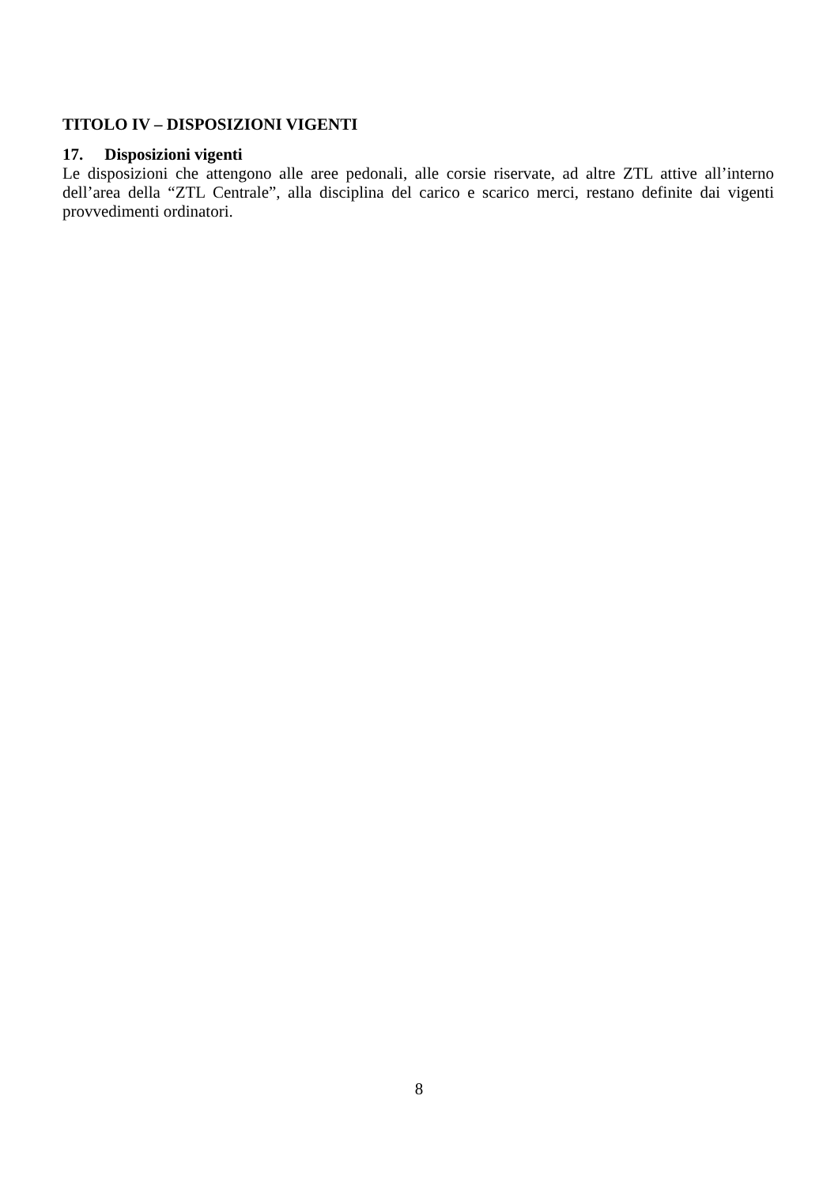TITOLO IV – DISPOSIZIONI VIGENTI
17. Disposizioni vigenti
Le disposizioni che attengono alle aree pedonali, alle corsie riservate, ad altre ZTL attive all’interno dell’area della “ZTL Centrale”, alla disciplina del carico e scarico merci, restano definite dai vigenti provvedimenti ordinatori.
8